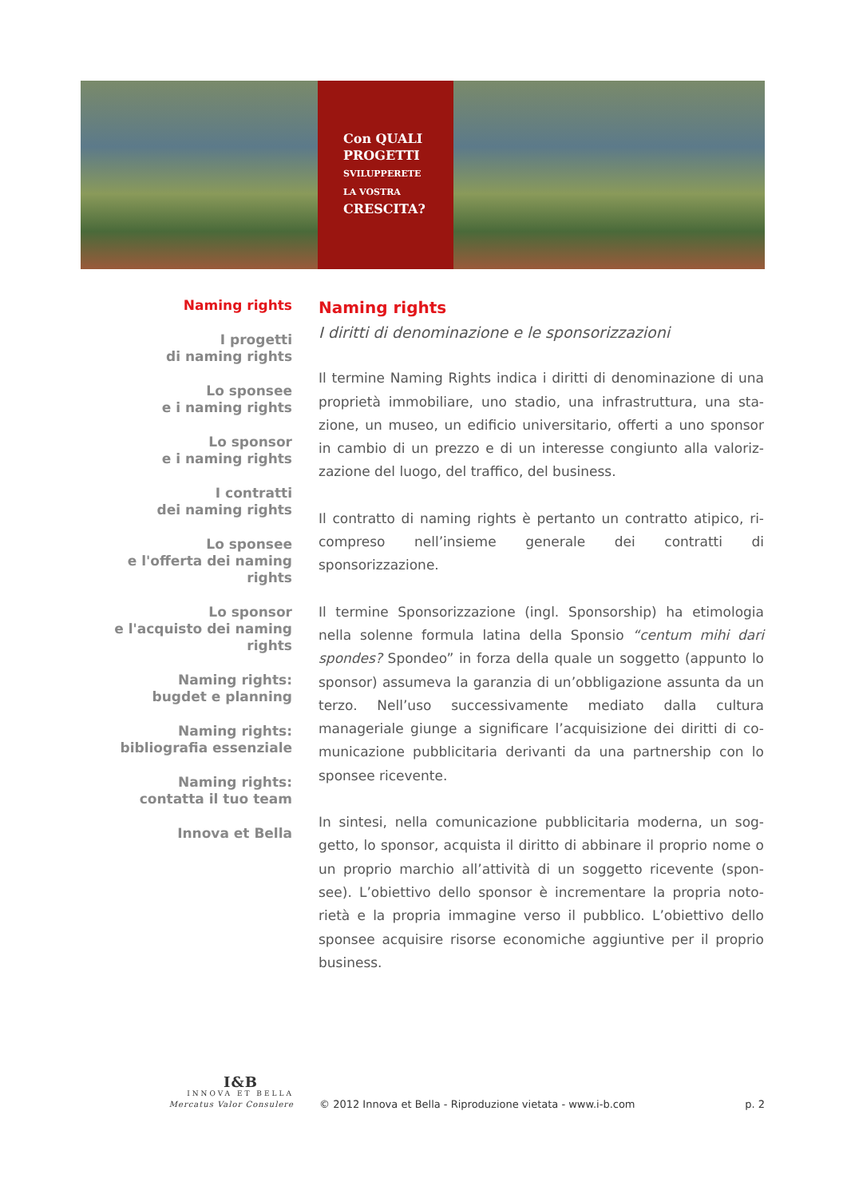Con QUALI
PROGETTI
SVILUPPERETE
LA VOSTRA
CRESCITA?
Naming rights
I progetti
di naming rights
Lo sponsee
e i naming rights
Lo sponsor
e i naming rights
I contratti
dei naming rights
Lo sponsee
e l'offerta dei naming rights
Lo sponsor
e l'acquisto dei naming rights
Naming rights:
bugdet e planning
Naming rights:
bibliografia essenziale
Naming rights:
contatta il tuo team
Innova et Bella
Naming rights
I diritti di denominazione e le sponsorizzazioni
Il termine Naming Rights indica i diritti di denominazione di una proprietà immobiliare, uno stadio, una infrastruttura, una sta-zione, un museo, un edificio universitario, offerti a uno sponsor in cambio di un prezzo e di un interesse congiunto alla valoriz-zazione del luogo, del traffico, del business.
Il contratto di naming rights è pertanto un contratto atipico, ri-compreso nell’insieme generale dei contratti di sponsorizzazione.
Il termine Sponsorizzazione (ingl. Sponsorship) ha etimologia nella solenne formula latina della Sponsio “centum mihi dari spondes? Spondeo” in forza della quale un soggetto (appunto lo sponsor) assumeva la garanzia di un’obbligazione assunta da un terzo. Nell’uso successivamente mediato dalla cultura manageriale giunge a significare l’acquisizione dei diritti di co-municazione pubblicitaria derivanti da una partnership con lo sponsee ricevente.
In sintesi, nella comunicazione pubblicitaria moderna, un sog-getto, lo sponsor, acquista il diritto di abbinare il proprio nome o un proprio marchio all’attività di un soggetto ricevente (spon-see). L’obiettivo dello sponsor è incrementare la propria noto-rietà e la propria immagine verso il pubblico. L’obiettivo dello sponsee acquisire risorse economiche aggiuntive per il proprio business.
I&B
INNOVA ET BELLA
Mercatus Valor Consulere
© 2012 Innova et Bella - Riproduzione vietata - www.i-b.com
p. 2